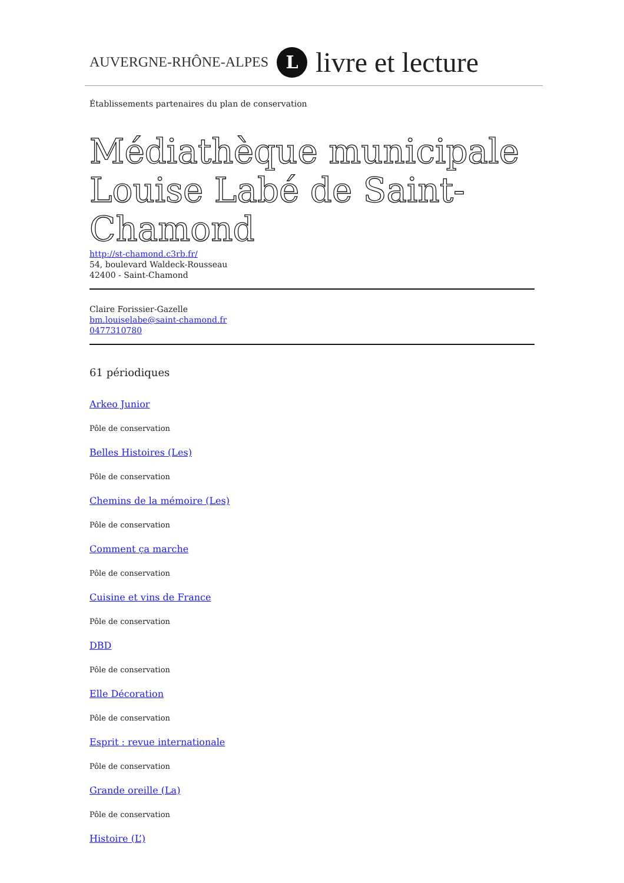AUVERGNE-RHÔNE-ALPES L livre et lecture
Établissements partenaires du plan de conservation
Médiathèque municipale Louise Labé de Saint-Chamond
http://st-chamond.c3rb.fr/
54, boulevard Waldeck-Rousseau
42400 - Saint-Chamond
Claire Forissier-Gazelle
bm.louiselabe@saint-chamond.fr
0477310780
61 périodiques
Arkeo Junior
Pôle de conservation
Belles Histoires (Les)
Pôle de conservation
Chemins de la mémoire (Les)
Pôle de conservation
Comment ça marche
Pôle de conservation
Cuisine et vins de France
Pôle de conservation
DBD
Pôle de conservation
Elle Décoration
Pôle de conservation
Esprit : revue internationale
Pôle de conservation
Grande oreille (La)
Pôle de conservation
Histoire (L’)